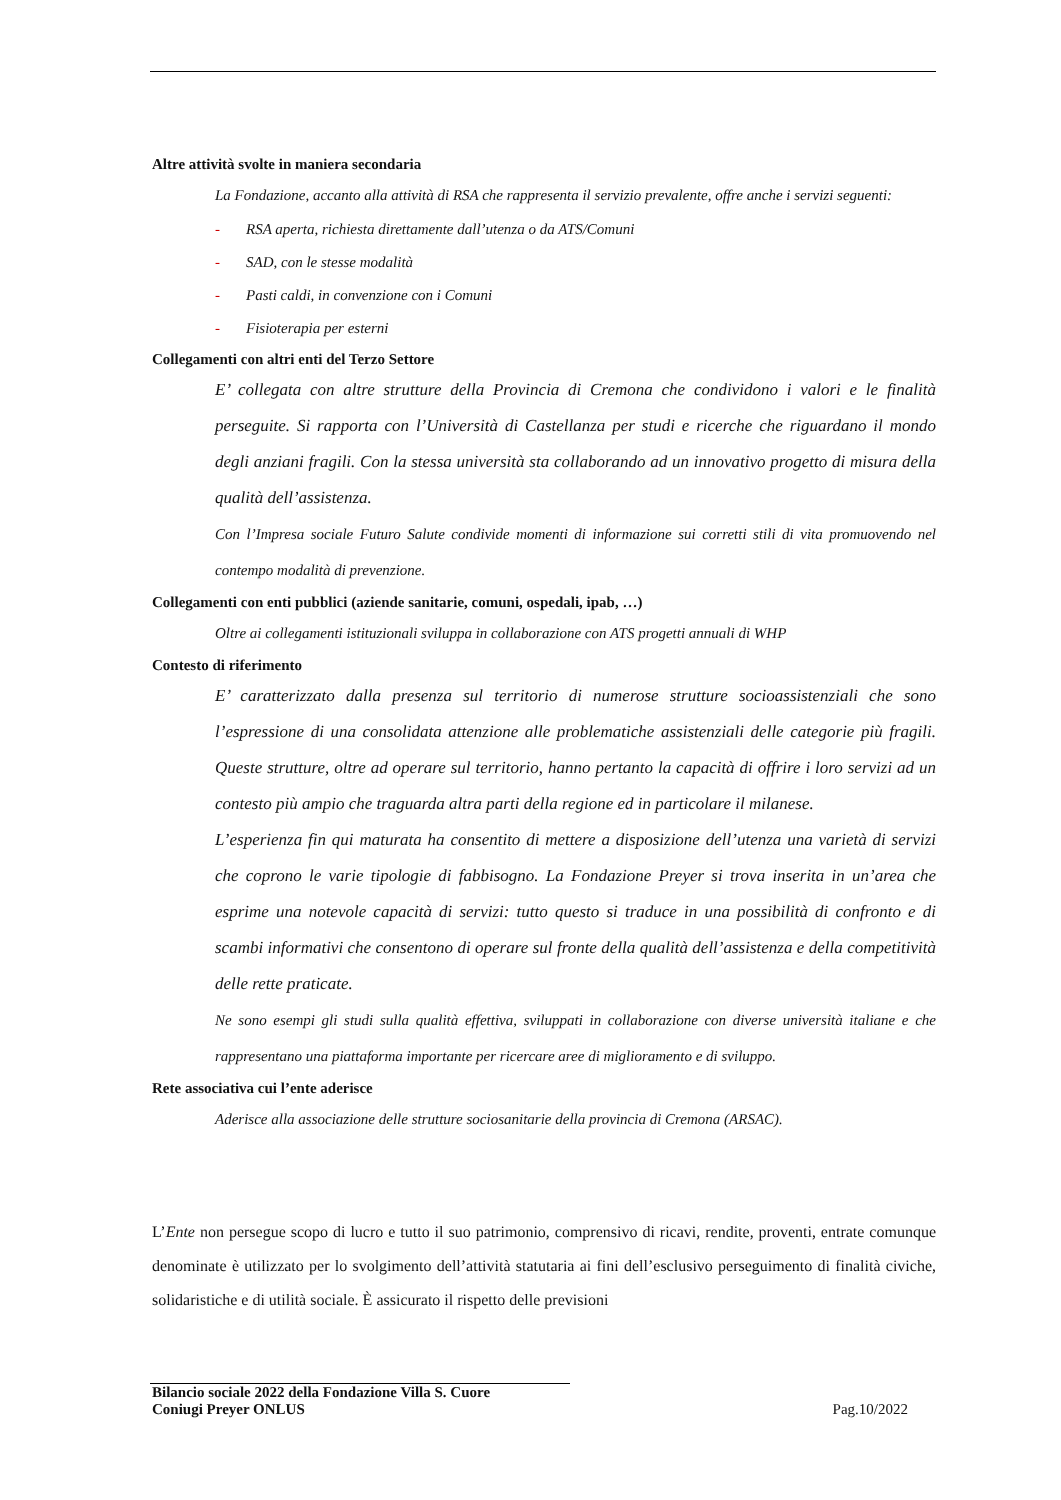Altre attività svolte in maniera secondaria
La Fondazione, accanto alla attività di RSA che rappresenta il servizio prevalente, offre anche i servizi seguenti:
- RSA aperta, richiesta direttamente dall’utenza o da ATS/Comuni
- SAD, con le stesse modalità
- Pasti caldi, in convenzione con i Comuni
- Fisioterapia per esterni
Collegamenti con altri enti del Terzo Settore
E’ collegata con altre strutture della Provincia di Cremona che condividono i valori e le finalità perseguite. Si rapporta con l’Università di Castellanza per studi e ricerche che riguardano il mondo degli anziani fragili. Con la stessa università sta collaborando ad un innovativo progetto di misura della qualità dell’assistenza.
Con l’Impresa sociale Futuro Salute condivide momenti di informazione sui corretti stili di vita promuovendo nel contempo modalità di prevenzione.
Collegamenti con enti pubblici (aziende sanitarie, comuni, ospedali, ipab, …)
Oltre ai collegamenti istituzionali sviluppa in collaborazione con ATS progetti annuali di WHP
Contesto di riferimento
E’ caratterizzato dalla presenza sul territorio di numerose strutture socioassistenziali che sono l’espressione di una consolidata attenzione alle problematiche assistenziali delle categorie più fragili. Queste strutture, oltre ad operare sul territorio, hanno pertanto la capacità di offrire i loro servizi ad un contesto più ampio che traguarda altra parti della regione ed in particolare il milanese.
L’esperienza fin qui maturata ha consentito di mettere a disposizione dell’utenza una varietà di servizi che coprono le varie tipologie di fabbisogno. La Fondazione Preyer si trova inserita in un’area che esprime una notevole capacità di servizi: tutto questo si traduce in una possibilità di confronto e di scambi informativi che consentono di operare sul fronte della qualità dell’assistenza e della competitività delle rette praticate.
Ne sono esempi gli studi sulla qualità effettiva, sviluppati in collaborazione con diverse università italiane e che rappresentano una piattaforma importante per ricercare aree di miglioramento e di sviluppo.
Rete associativa cui l’ente aderisce
Aderisce alla associazione delle strutture sociosanitarie della provincia di Cremona (ARSAC).
L’Ente non persegue scopo di lucro e tutto il suo patrimonio, comprensivo di ricavi, rendite, proventi, entrate comunque denominate è utilizzato per lo svolgimento dell’attività statutaria ai fini dell’esclusivo perseguimento di finalità civiche, solidaristiche e di utilità sociale. È assicurato il rispetto delle previsioni
Bilancio sociale 2022 della Fondazione Villa S. Cuore
Coniugi Preyer ONLUS
Pag.10/2022